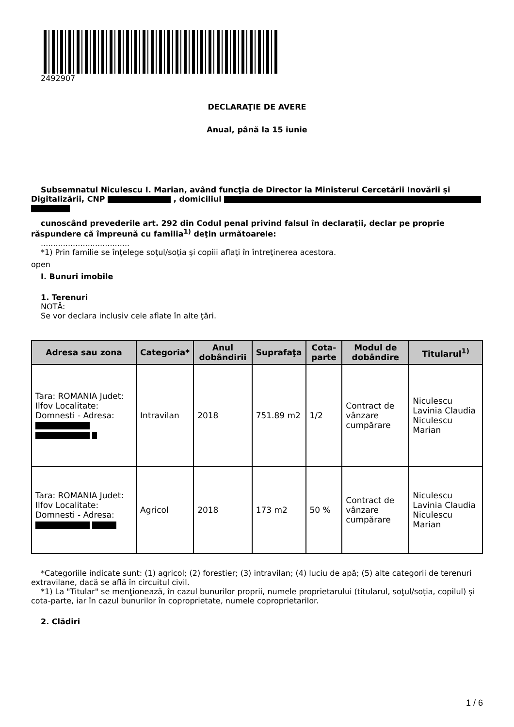2492907
DECLARAŢIE DE AVERE
Anual, până la 15 iunie
Subsemnatul Niculescu I. Marian, având funcţia de Director la Ministerul Cercetării Inovării și Digitalizării, CNP , domiciliul
cunoscând prevederile art. 292 din Codul penal privind falsul în declaraţii, declar pe proprie răspundere că împreună cu familia<sup>1)</sup> deţin următoarele:
....................................
*1) Prin familie se înţelege soţul/soţia şi copiii aflaţi în întreţinerea acestora.
open
I. Bunuri imobile
1. Terenuri
NOTĂ:
Se vor declara inclusiv cele aflate în alte ţări.
| Adresa sau zona | Categoria* | Anul dobândirii | Suprafaţa | Cota-parte | Modul de dobândire | Titularul<sup>1)</sup> |
| --- | --- | --- | --- | --- | --- | --- |
| Tara: ROMANIA Judet: Ilfov Localitate: Domnesti - Adresa: | Intravilan | 2018 | 751.89 m2 | 1/2 | Contract de vânzare cumpărare | Niculescu Lavinia Claudia Niculescu Marian |
| Tara: ROMANIA Judet: Ilfov Localitate: Domnesti - Adresa: | Agricol | 2018 | 173 m2 | 50 % | Contract de vânzare cumpărare | Niculescu Lavinia Claudia Niculescu Marian |
*Categoriile indicate sunt: (1) agricol; (2) forestier; (3) intravilan; (4) luciu de apă; (5) alte categorii de terenuri extravilane, dacă se află în circuitul civil.
*1) La "Titular" se menţionează, în cazul bunurilor proprii, numele proprietarului (titularul, soţul/soţia, copilul) și cota-parte, iar în cazul bunurilor în coproprietate, numele coproprietarilor.
2. Clădiri
1 / 6